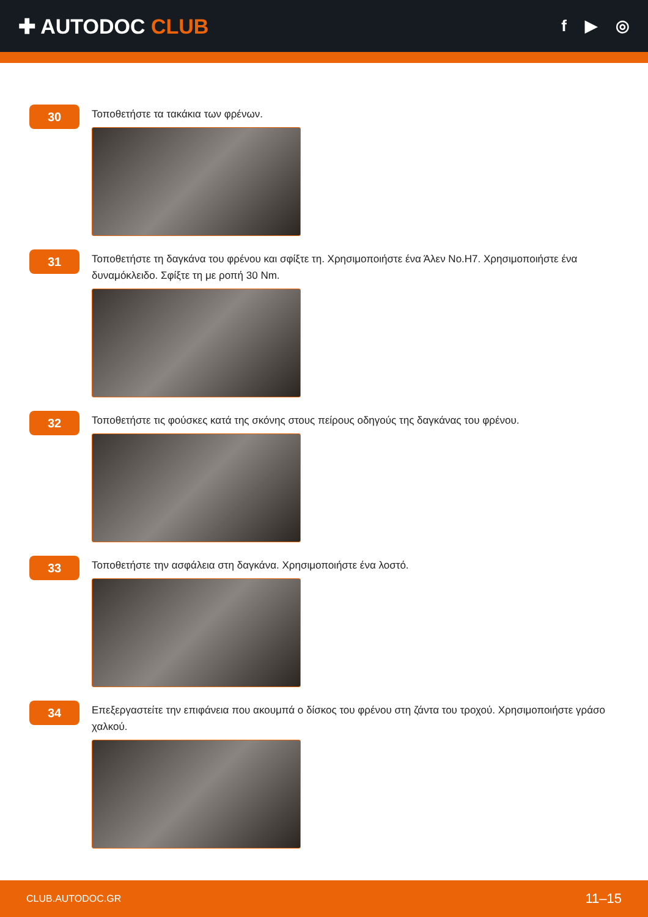✚ AUTODOC CLUB
f ▶ ◎
30
Τοποθετήστε τα τακάκια των φρένων.
31
Τοποθετήστε τη δαγκάνα του φρένου και σφίξτε τη. Χρησιμοποιήστε ένα Άλεν No.H7. Χρησιμοποιήστε ένα δυναμόκλειδο. Σφίξτε τη με ροπή 30 Nm.
32
Τοποθετήστε τις φούσκες κατά της σκόνης στους πείρους οδηγούς της δαγκάνας του φρένου.
33
Τοποθετήστε την ασφάλεια στη δαγκάνα. Χρησιμοποιήστε ένα λοστό.
34
Επεξεργαστείτε την επιφάνεια που ακουμπά ο δίσκος του φρένου στη ζάντα του τροχού. Χρησιμοποιήστε γράσο χαλκού.
CLUB.AUTODOC.GR 11–15